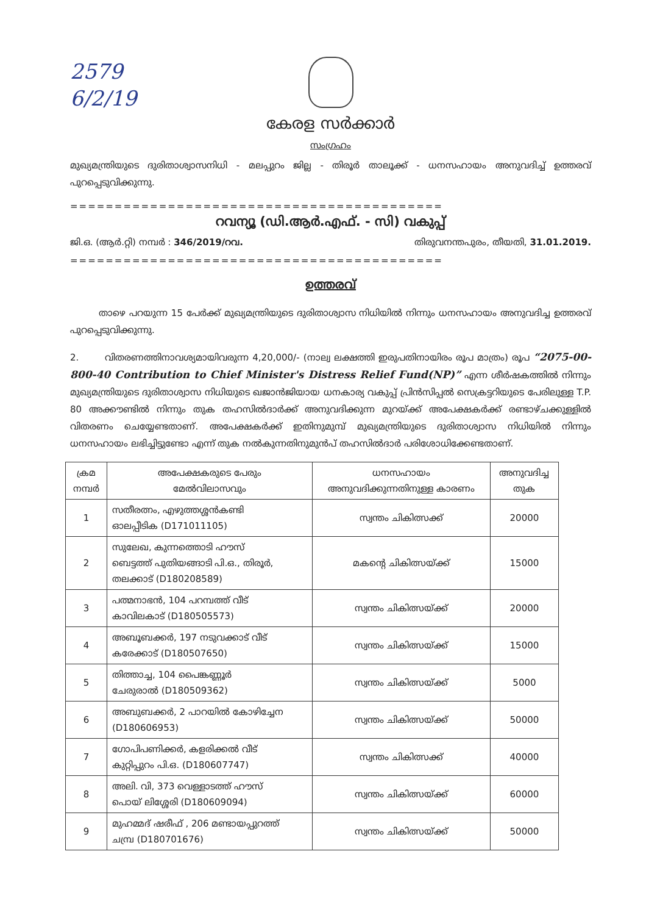2579
6/2/19
കേരള സർക്കാർ
സംഗ്രഹം
മുഖ്യമന്ത്രിയുടെ ദുരിതാശ്വാസനിധി - മലപ്പുറം ജില്ല - തിരൂർ താലൂക്ക് - ധനസഹായം അനുവദിച്ച് ഉത്തരവ് പുറപ്പെടുവിക്കുന്നു.
==========================================
റവന്യൂ (ഡി.ആർ.എഫ്. - സി) വകുപ്പ്
ജി.ഒ. (ആർ.റ്റി) നമ്പർ : 346/2019/റവ. തിരുവനന്തപുരം, തീയതി, 31.01.2019.
==========================================
ഉത്തരവ്
താഴെ പറയുന്ന 15 പേർക്ക് മുഖ്യമന്ത്രിയുടെ ദുരിതാശ്വാസ നിധിയിൽ നിന്നും ധനസഹായം അനുവദിച്ച ഉത്തരവ് പുറപ്പെടുവിക്കുന്നു.
2. വിതരണത്തിനാവശ്യമായിവരുന്ന 4,20,000/- (നാല്വ ലക്ഷത്തി ഇരുപതിനായിരം രൂപ മാത്രം) രൂപ “2075-00-800-40 Contribution to Chief Minister's Distress Relief Fund(NP)” എന്ന ശീർഷകത്തിൽ നിന്നും മുഖ്യമന്ത്രിയുടെ ദുരിതാശ്വാസ നിധിയുടെ ഖജാൻജിയായ ധനകാര്യ വകുപ്പ് പ്രിൻസിപ്പൽ സെക്രട്ടറിയുടെ പേരിലുള്ള T.P. 80 അക്കൗണ്ടിൽ നിന്നും തുക തഹസിൽദാർക്ക് അനുവദിക്കുന്ന മുറയ്ക്ക് അപേക്ഷകർക്ക് രണ്ടാഴ്ചക്കുള്ളിൽ വിതരണം ചെയ്യേണ്ടതാണ്. അപേക്ഷകർക്ക് ഇതിനുമുമ്പ് മുഖ്യമന്ത്രിയുടെ ദുരിതാശ്വാസ നിധിയിൽ നിന്നും ധനസഹായം ലഭിച്ചിട്ടുണ്ടോ എന്ന് തുക നൽകുന്നതിനുമുൻപ് തഹസിൽദാർ പരിശോധിക്കേണ്ടതാണ്.
| ക്രമ നമ്പർ | അപേക്ഷകരുടെ പേരും മേൽവിലാസവും | ധനസഹായം അനുവദിക്കുന്നതിനുള്ള കാരണം | അനുവദിച്ച തുക |
| --- | --- | --- | --- |
| 1 | സതീരത്നം, എഴുത്തശ്ശൻകണ്ടി ഓലപ്പീടിക (D171011105) | സ്വന്തം ചികിത്സക്ക് | 20000 |
| 2 | സുലേഖ, കുന്നത്തൊടി ഹൗസ് ബെട്ടത്ത് പുതിയങ്ങാടി പി.ഒ., തിരൂർ, തലക്കാട് (D180208589) | മകന്റെ ചികിത്സയ്ക്ക് | 15000 |
| 3 | പത്മനാഭൻ, 104 പറമ്പത്ത് വീട് കാവിലകാട് (D180505573) | സ്വന്തം ചികിത്സയ്ക്ക് | 20000 |
| 4 | അബൂബക്കർ, 197 നടുവക്കാട് വീട് കരേക്കാട് (D180507650) | സ്വന്തം ചികിത്സയ്ക്ക് | 15000 |
| 5 | തിത്താച്ച, 104 പൈങ്കണ്ണൂർ ചേരുരാൽ (D180509362) | സ്വന്തം ചികിത്സയ്ക്ക് | 5000 |
| 6 | അബുബക്കർ, 2 പാറയിൽ കോഴിച്ചേന (D180606953) | സ്വന്തം ചികിത്സയ്ക്ക് | 50000 |
| 7 | ഗോപിപണിക്കർ, കളരിക്കൽ വീട് കുറ്റിപ്പുറം പി.ഒ. (D180607747) | സ്വന്തം ചികിത്സക്ക് | 40000 |
| 8 | അലി. വി, 373 വെള്ളാടത്ത് ഹൗസ് പൊയ് ലിശ്ശേരി (D180609094) | സ്വന്തം ചികിത്സയ്ക്ക് | 60000 |
| 9 | മുഹമ്മദ് ഷരീഫ് , 206 മണ്ടായപ്പുറത്ത് ചമ്പ്ര (D180701676) | സ്വന്തം ചികിത്സയ്ക്ക് | 50000 |